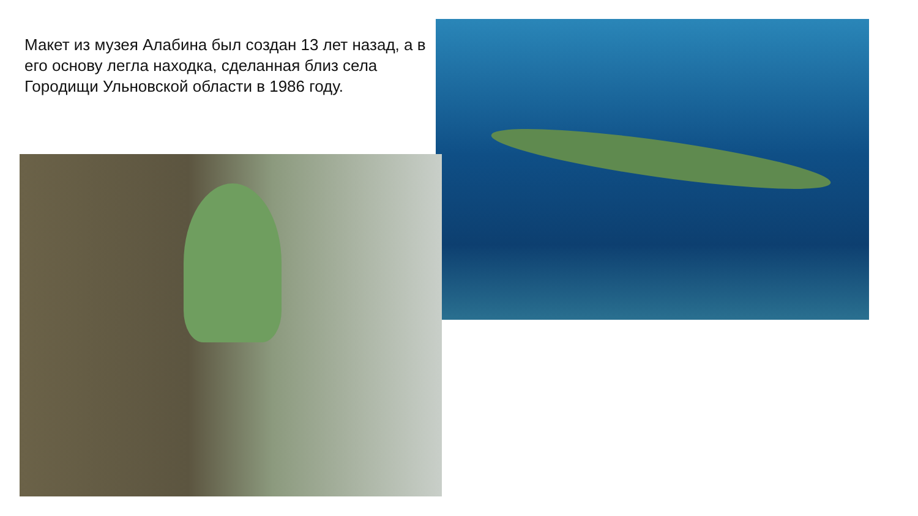Макет из музея Алабина был создан 13 лет назад, а в его основу легла находка, сделанная близ села Городищи Ульновской области в 1986 году.